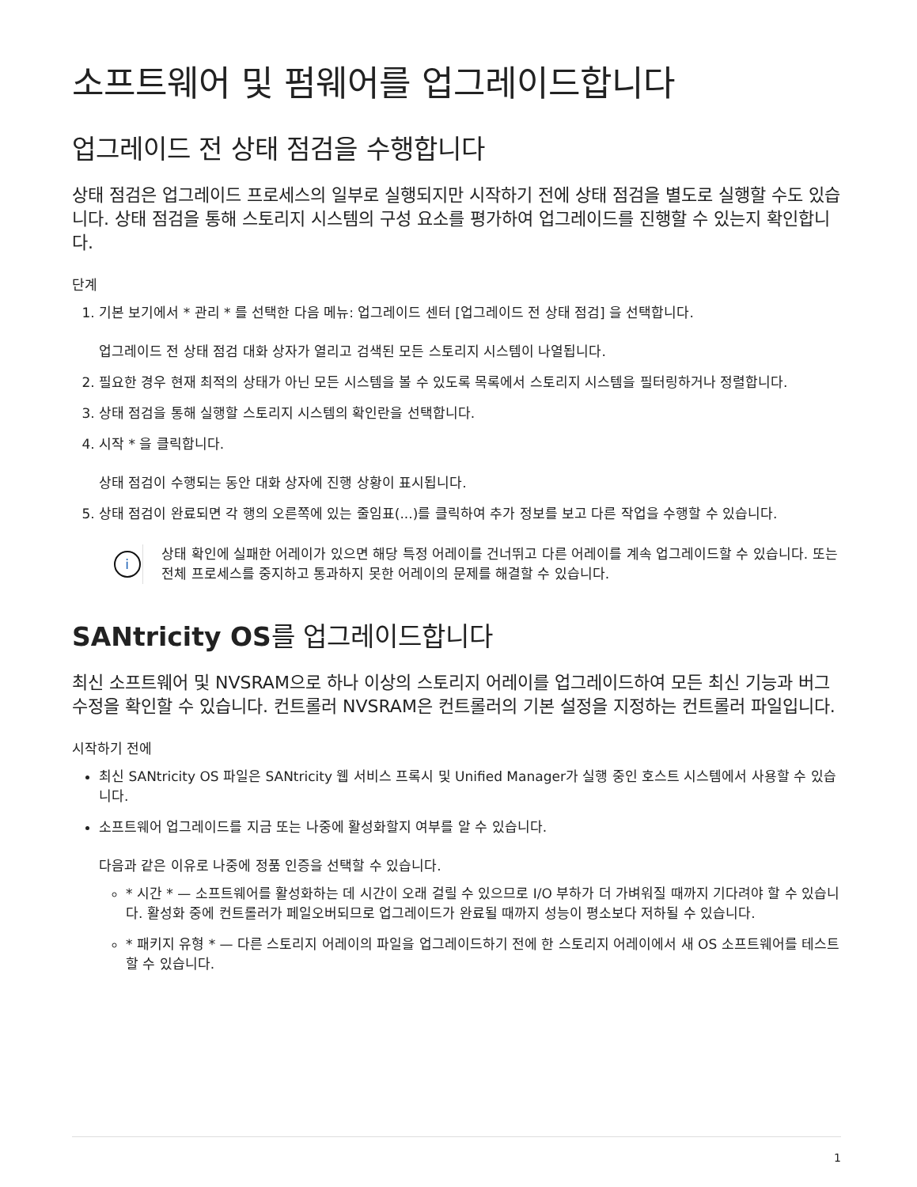소프트웨어 및 펌웨어를 업그레이드합니다
업그레이드 전 상태 점검을 수행합니다
상태 점검은 업그레이드 프로세스의 일부로 실행되지만 시작하기 전에 상태 점검을 별도로 실행할 수도 있습니다. 상태 점검을 통해 스토리지 시스템의 구성 요소를 평가하여 업그레이드를 진행할 수 있는지 확인합니다.
단계
1. 기본 보기에서 * 관리 * 를 선택한 다음 메뉴: 업그레이드 센터 [업그레이드 전 상태 점검] 을 선택합니다.
업그레이드 전 상태 점검 대화 상자가 열리고 검색된 모든 스토리지 시스템이 나열됩니다.
2. 필요한 경우 현재 최적의 상태가 아닌 모든 시스템을 볼 수 있도록 목록에서 스토리지 시스템을 필터링하거나 정렬합니다.
3. 상태 점검을 통해 실행할 스토리지 시스템의 확인란을 선택합니다.
4. 시작 * 을 클릭합니다.
상태 점검이 수행되는 동안 대화 상자에 진행 상황이 표시됩니다.
5. 상태 점검이 완료되면 각 행의 오른쪽에 있는 줄임표(...)를 클릭하여 추가 정보를 보고 다른 작업을 수행할 수 있습니다.
i
상태 확인에 실패한 어레이가 있으면 해당 특정 어레이를 건너뛰고 다른 어레이를 계속 업그레이드할 수 있습니다. 또는 전체 프로세스를 중지하고 통과하지 못한 어레이의 문제를 해결할 수 있습니다.
SANtricity OS를 업그레이드합니다
최신 소프트웨어 및 NVSRAM으로 하나 이상의 스토리지 어레이를 업그레이드하여 모든 최신 기능과 버그 수정을 확인할 수 있습니다. 컨트롤러 NVSRAM은 컨트롤러의 기본 설정을 지정하는 컨트롤러 파일입니다.
시작하기 전에
최신 SANtricity OS 파일은 SANtricity 웹 서비스 프록시 및 Unified Manager가 실행 중인 호스트 시스템에서 사용할 수 있습니다.
소프트웨어 업그레이드를 지금 또는 나중에 활성화할지 여부를 알 수 있습니다.
다음과 같은 이유로 나중에 정품 인증을 선택할 수 있습니다.
* 시간 * — 소프트웨어를 활성화하는 데 시간이 오래 걸릴 수 있으므로 I/O 부하가 더 가벼워질 때까지 기다려야 할 수 있습니다. 활성화 중에 컨트롤러가 페일오버되므로 업그레이드가 완료될 때까지 성능이 평소보다 저하될 수 있습니다.
* 패키지 유형 * — 다른 스토리지 어레이의 파일을 업그레이드하기 전에 한 스토리지 어레이에서 새 OS 소프트웨어를 테스트할 수 있습니다.
1